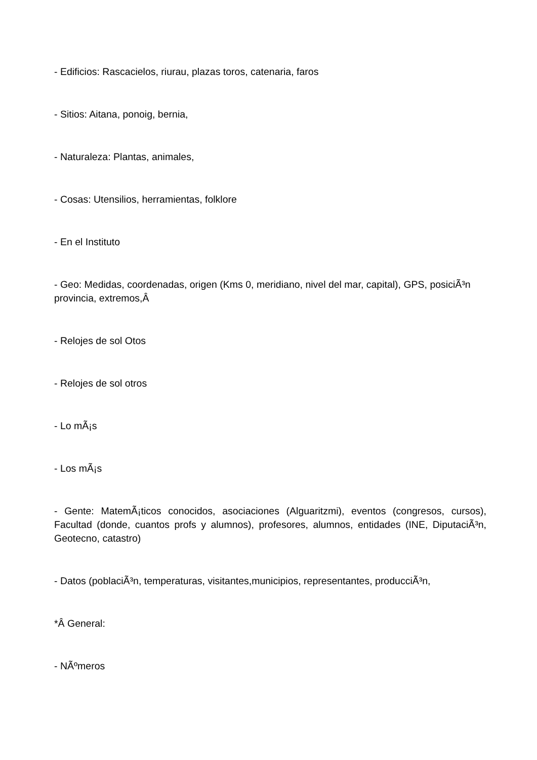- Edificios: Rascacielos, riurau, plazas toros, catenaria, faros
- Sitios: Aitana, ponoig, bernia,
- Naturaleza: Plantas, animales,
- Cosas: Utensilios, herramientas, folklore
- En el Instituto
- Geo: Medidas, coordenadas, origen (Kms 0, meridiano, nivel del mar, capital), GPS, posiciÃ³n provincia, extremos,Â
- Relojes de sol Otos
- Relojes de sol otros
- Lo mÃ¡s
- Los mÃ¡s
- Gente: MatemÃ¡ticos conocidos, asociaciones (Alguaritzmi), eventos (congresos, cursos), Facultad (donde, cuantos profs y alumnos), profesores, alumnos, entidades (INE, DiputaciÃ³n, Geotecno, catastro)
- Datos (poblaciÃ³n, temperaturas, visitantes,municipios, representantes, producciÃ³n,
*Â General:
- NÃºmeros